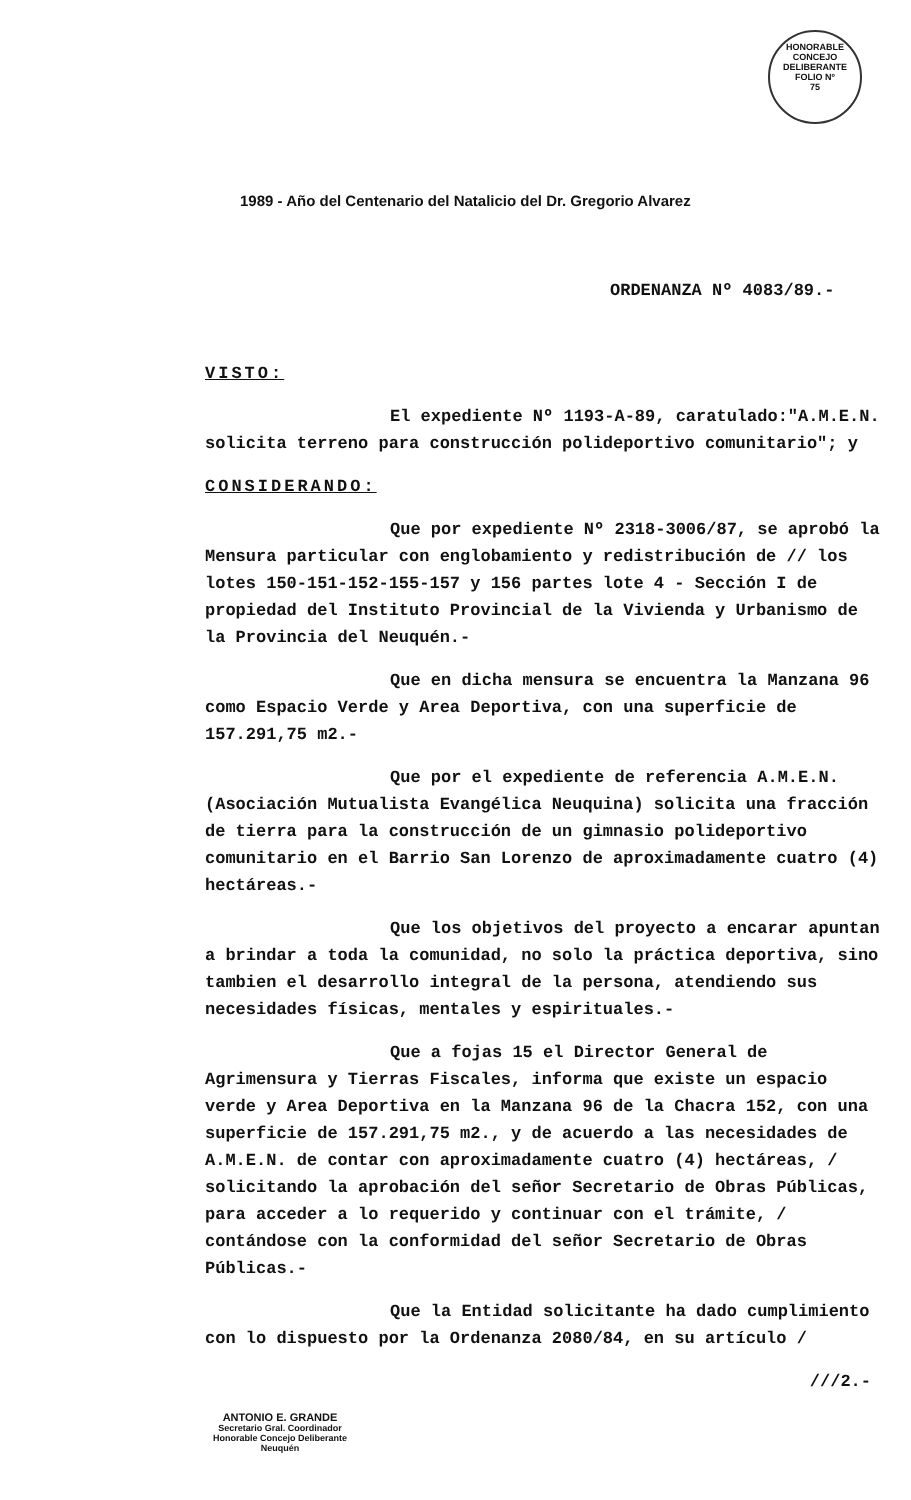HONORABLE CONCEJO DELIBERANTE
FOLIO Nº
75
1989 - Año del Centenario del Natalicio del Dr. Gregorio Alvarez
ORDENANZA Nº 4083/89.-
VISTO:
El expediente Nº 1193-A-89, caratulado:"A.M.E.N. solicita terreno para construcción polideportivo comunitario"; y
CONSIDERANDO:
Que por expediente Nº 2318-3006/87, se aprobó la Mensura particular con englobamiento y redistribución de // los lotes 150-151-152-155-157 y 156 partes lote 4 - Sección I de propiedad del Instituto Provincial de la Vivienda y Urbanismo de la Provincia del Neuquén.-
Que en dicha mensura se encuentra la Manzana 96 como Espacio Verde y Area Deportiva, con una superficie de 157.291,75 m2.-
Que por el expediente de referencia A.M.E.N. (Asociación Mutualista Evangélica Neuquina) solicita una fracción de tierra para la construcción de un gimnasio polideportivo comunitario en el Barrio San Lorenzo de aproximadamente cuatro (4) hectáreas.-
Que los objetivos del proyecto a encarar apuntan a brindar a toda la comunidad, no solo la práctica deportiva, sino tambien el desarrollo integral de la persona, atendiendo sus necesidades físicas, mentales y espirituales.-
Que a fojas 15 el Director General de Agrimensura y Tierras Fiscales, informa que existe un espacio verde y Area Deportiva en la Manzana 96 de la Chacra 152, con una superficie de 157.291,75 m2., y de acuerdo a las necesidades de A.M.E.N. de contar con aproximadamente cuatro (4) hectáreas, / solicitando la aprobación del señor Secretario de Obras Públicas, para acceder a lo requerido y continuar con el trámite, / contándose con la conformidad del señor Secretario de Obras Públicas.-
Que la Entidad solicitante ha dado cumplimiento con lo dispuesto por la Ordenanza 2080/84, en su artículo /
///2.-
ANTONIO E. GRANDE
Secretario Gral. Coordinador
Honorable Concejo Deliberante
Neuquén